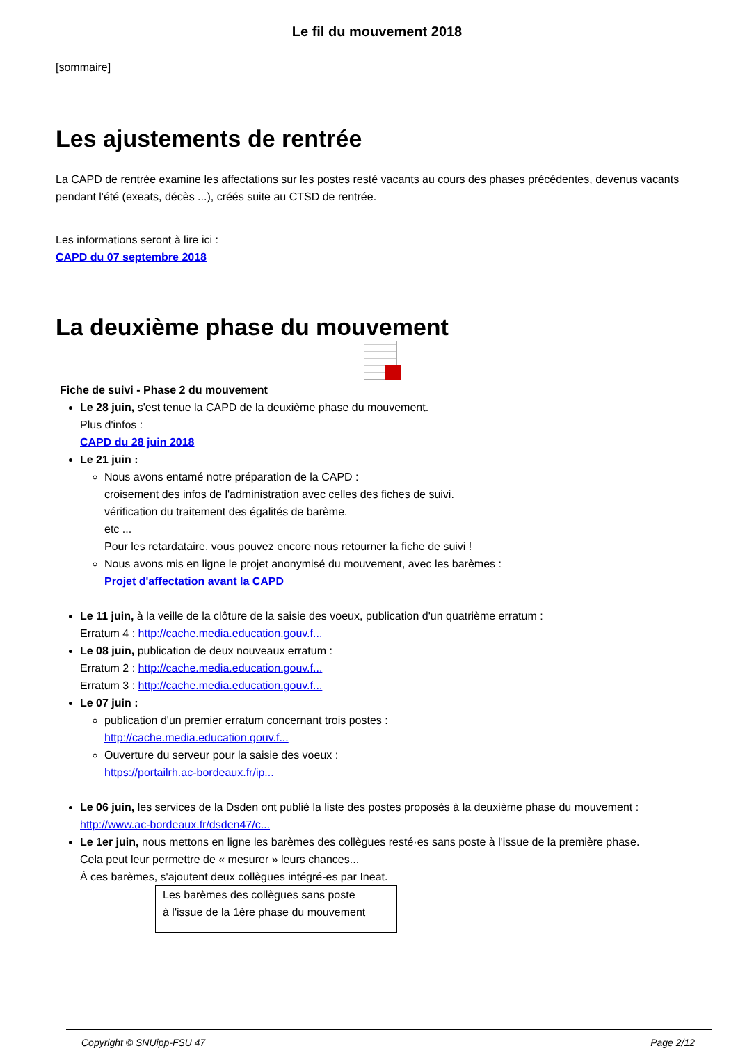Le fil du mouvement 2018
[sommaire]
Les ajustements de rentrée
La CAPD de rentrée examine les affectations sur les postes resté vacants au cours des phases précédentes, devenus vacants pendant l'été (exeats, décès ...), créés suite au CTSD de rentrée.
Les informations seront à lire ici :
CAPD du 07 septembre 2018
La deuxième phase du mouvement
Fiche de suivi - Phase 2 du mouvement
Le 28 juin, s'est tenue la CAPD de la deuxième phase du mouvement.
Plus d'infos :
CAPD du 28 juin 2018
Le 21 juin :
Nous avons entamé notre préparation de la CAPD :
croisement des infos de l'administration avec celles des fiches de suivi.
vérification du traitement des égalités de barème.
etc ...
Pour les retardataire, vous pouvez encore nous retourner la fiche de suivi !
Nous avons mis en ligne le projet anonymisé du mouvement, avec les barèmes :
Projet d'affectation avant la CAPD
Le 11 juin, à la veille de la clôture de la saisie des voeux, publication d'un quatrième erratum :
Erratum 4 : http://cache.media.education.gouv.f...
Le 08 juin, publication de deux nouveaux erratum :
Erratum 2 : http://cache.media.education.gouv.f...
Erratum 3 : http://cache.media.education.gouv.f...
Le 07 juin :
publication d'un premier erratum concernant trois postes :
http://cache.media.education.gouv.f...
Ouverture du serveur pour la saisie des voeux :
https://portailrh.ac-bordeaux.fr/ip...
Le 06 juin, les services de la Dsden ont publié la liste des postes proposés à la deuxième phase du mouvement :
http://www.ac-bordeaux.fr/dsden47/c...
Le 1er juin, nous mettons en ligne les barèmes des collègues resté·es sans poste à l'issue de la première phase.
Cela peut leur permettre de « mesurer » leurs chances...
À ces barèmes, s'ajoutent deux collègues intégré-es par Ineat.
Les barèmes des collègues sans poste
à l'issue de la 1ère phase du mouvement
Copyright © SNUipp-FSU 47 Page 2/12